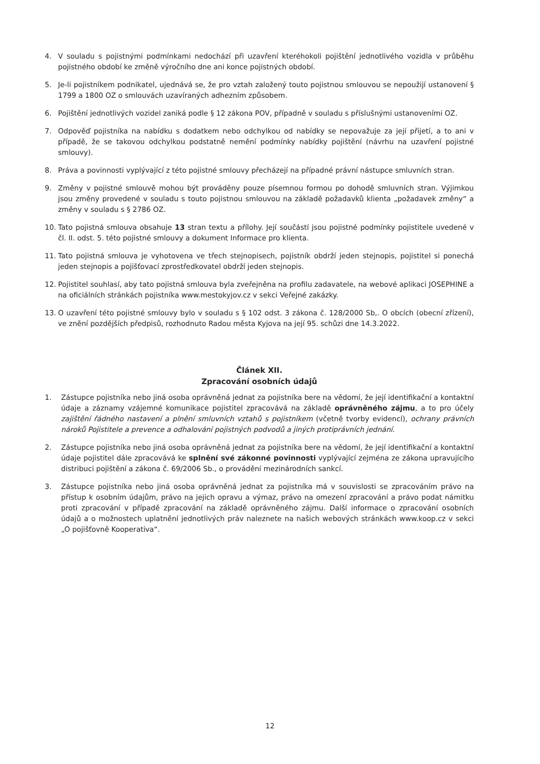4. V souladu s pojistnými podmínkami nedochází při uzavření kteréhokoli pojištění jednotlivého vozidla v průběhu pojistného období ke změně výročního dne ani konce pojistných období.
5. Je-li pojistníkem podnikatel, ujednává se, že pro vztah založený touto pojistnou smlouvou se nepoužijí ustanovení § 1799 a 1800 OZ o smlouvách uzavíraných adhezním způsobem.
6. Pojištění jednotlivých vozidel zaniká podle § 12 zákona POV, případně v souladu s příslušnými ustanoveními OZ.
7. Odpověď pojistníka na nabídku s dodatkem nebo odchylkou od nabídky se nepovažuje za její přijetí, a to ani v případě, že se takovou odchylkou podstatně nemění podmínky nabídky pojištění (návrhu na uzavření pojistné smlouvy).
8. Práva a povinnosti vyplývající z této pojistné smlouvy přecházejí na případné právní nástupce smluvních stran.
9. Změny v pojistné smlouvě mohou být prováděny pouze písemnou formou po dohodě smluvních stran. Výjimkou jsou změny provedené v souladu s touto pojistnou smlouvou na základě požadavků klienta „požadavek změny“ a změny v souladu s § 2786 OZ.
10. Tato pojistná smlouva obsahuje 13 stran textu a přílohy. Její součástí jsou pojistné podmínky pojistitele uvedené v čl. II. odst. 5. této pojistné smlouvy a dokument Informace pro klienta.
11. Tato pojistná smlouva je vyhotovena ve třech stejnopisech, pojistník obdrží jeden stejnopis, pojistitel si ponechá jeden stejnopis a pojišťovací zprostředkovatel obdrží jeden stejnopis.
12. Pojistitel souhlasí, aby tato pojistná smlouva byla zveřejněna na profilu zadavatele, na webové aplikaci JOSEPHINE a na oficiálních stránkách pojistníka www.mestokyjov.cz v sekci Veřejné zakázky.
13. O uzavření této pojistné smlouvy bylo v souladu s § 102 odst. 3 zákona č. 128/2000 Sb,. O obcích (obecní zřízení), ve znění pozdějších předpisů, rozhodnuto Radou města Kyjova na její 95. schůzi dne 14.3.2022.
Článek XII.
Zpracování osobních údajů
1. Zástupce pojistníka nebo jiná osoba oprávněná jednat za pojistníka bere na vědomí, že její identifikační a kontaktní údaje a záznamy vzájemné komunikace pojistitel zpracovává na základě oprávněného zájmu, a to pro účely zajištění řádného nastavení a plnění smluvních vztahů s pojistníkem (včetně tvorby evidencí), ochrany právních nároků Pojistitele a prevence a odhalování pojistných podvodů a jiných protiprávních jednání.
2. Zástupce pojistníka nebo jiná osoba oprávněná jednat za pojistníka bere na vědomí, že její identifikační a kontaktní údaje pojistitel dále zpracovává ke splnění své zákonné povinnosti vyplývající zejména ze zákona upravujícího distribuci pojištění a zákona č. 69/2006 Sb., o provádění mezinárodních sankcí.
3. Zástupce pojistníka nebo jiná osoba oprávněná jednat za pojistníka má v souvislosti se zpracováním právo na přístup k osobním údajům, právo na jejich opravu a výmaz, právo na omezení zpracování a právo podat námitku proti zpracování v případě zpracování na základě oprávněného zájmu. Další informace o zpracování osobních údajů a o možnostech uplatnění jednotlivých práv naleznete na našich webových stránkách www.koop.cz v sekci „O pojišťovně Kooperativa“.
12